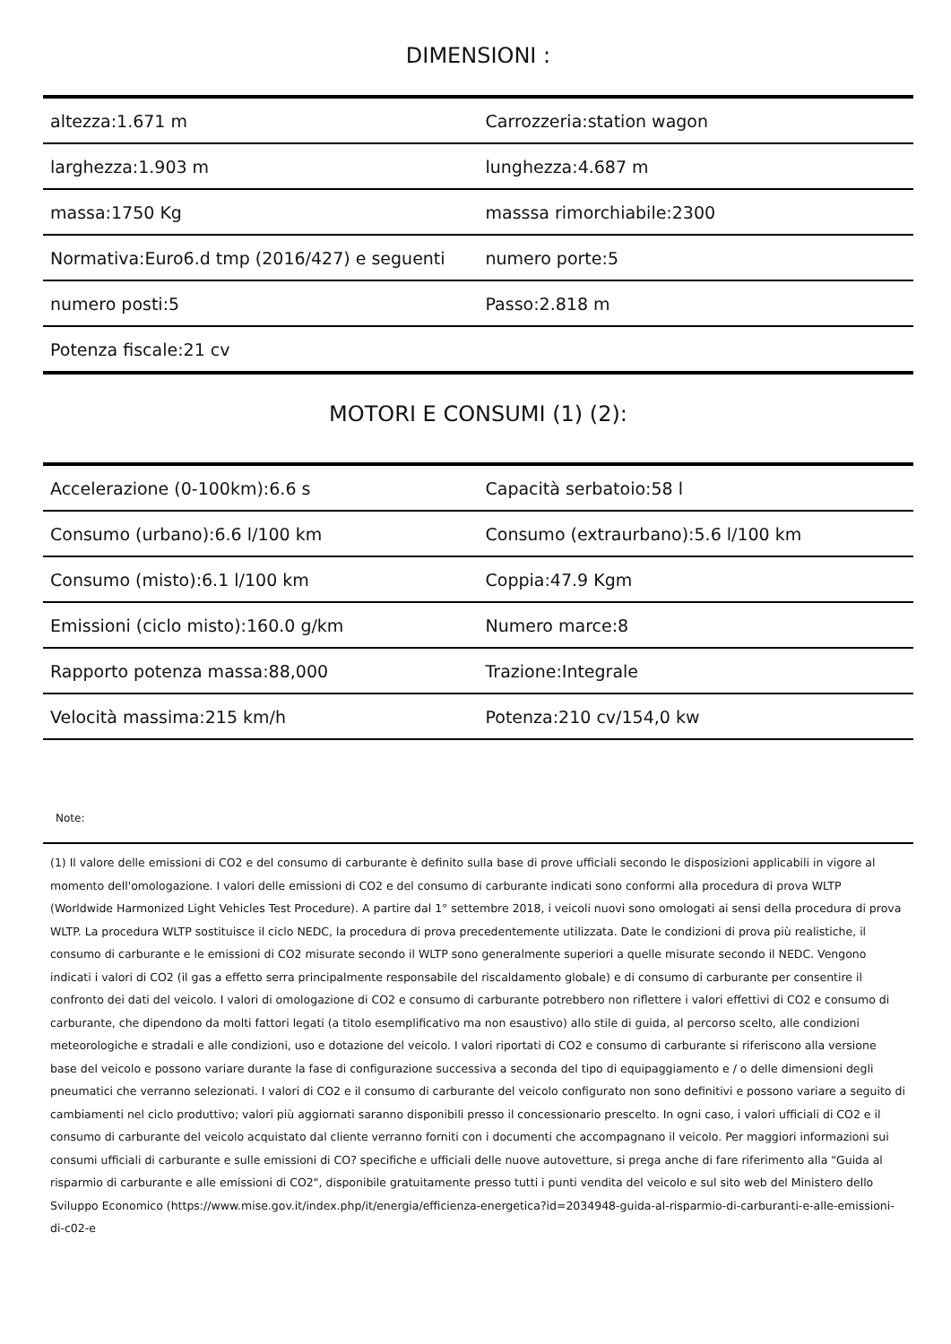DIMENSIONI :
| altezza:1.671 m | Carrozzeria:station wagon |
| larghezza:1.903 m | lunghezza:4.687 m |
| massa:1750 Kg | masssa rimorchiabile:2300 |
| Normativa:Euro6.d tmp (2016/427) e seguenti | numero porte:5 |
| numero posti:5 | Passo:2.818 m |
| Potenza fiscale:21 cv | |
MOTORI E CONSUMI (1) (2):
| Accelerazione (0-100km):6.6 s | Capacità serbatoio:58 l |
| Consumo (urbano):6.6 l/100 km | Consumo (extraurbano):5.6 l/100 km |
| Consumo (misto):6.1 l/100 km | Coppia:47.9 Kgm |
| Emissioni (ciclo misto):160.0 g/km | Numero marce:8 |
| Rapporto potenza massa:88,000 | Trazione:Integrale |
| Velocità massima:215 km/h | Potenza:210 cv/154,0 kw |
Note:
(1) Il valore delle emissioni di CO2 e del consumo di carburante è definito sulla base di prove ufficiali secondo le disposizioni applicabili in vigore al momento dell'omologazione. I valori delle emissioni di CO2 e del consumo di carburante indicati sono conformi alla procedura di prova WLTP (Worldwide Harmonized Light Vehicles Test Procedure). A partire dal 1° settembre 2018, i veicoli nuovi sono omologati ai sensi della procedura di prova WLTP. La procedura WLTP sostituisce il ciclo NEDC, la procedura di prova precedentemente utilizzata. Date le condizioni di prova più realistiche, il consumo di carburante e le emissioni di CO2 misurate secondo il WLTP sono generalmente superiori a quelle misurate secondo il NEDC. Vengono indicati i valori di CO2 (il gas a effetto serra principalmente responsabile del riscaldamento globale) e di consumo di carburante per consentire il confronto dei dati del veicolo. I valori di omologazione di CO2 e consumo di carburante potrebbero non riflettere i valori effettivi di CO2 e consumo di carburante, che dipendono da molti fattori legati (a titolo esemplificativo ma non esaustivo) allo stile di guida, al percorso scelto, alle condizioni meteorologiche e stradali e alle condizioni, uso e dotazione del veicolo. I valori riportati di CO2 e consumo di carburante si riferiscono alla versione base del veicolo e possono variare durante la fase di configurazione successiva a seconda del tipo di equipaggiamento e / o delle dimensioni degli pneumatici che verranno selezionati. I valori di CO2 e il consumo di carburante del veicolo configurato non sono definitivi e possono variare a seguito di cambiamenti nel ciclo produttivo; valori più aggiornati saranno disponibili presso il concessionario prescelto. In ogni caso, i valori ufficiali di CO2 e il consumo di carburante del veicolo acquistato dal cliente verranno forniti con i documenti che accompagnano il veicolo. Per maggiori informazioni sui consumi ufficiali di carburante e sulle emissioni di CO? specifiche e ufficiali delle nuove autovetture, si prega anche di fare riferimento alla "Guida al risparmio di carburante e alle emissioni di CO2", disponibile gratuitamente presso tutti i punti vendita del veicolo e sul sito web del Ministero dello Sviluppo Economico (https://www.mise.gov.it/index.php/it/energia/efficienza-energetica?id=2034948-guida-al-risparmio-di-carburanti-e-alle-emissioni-di-c02-e